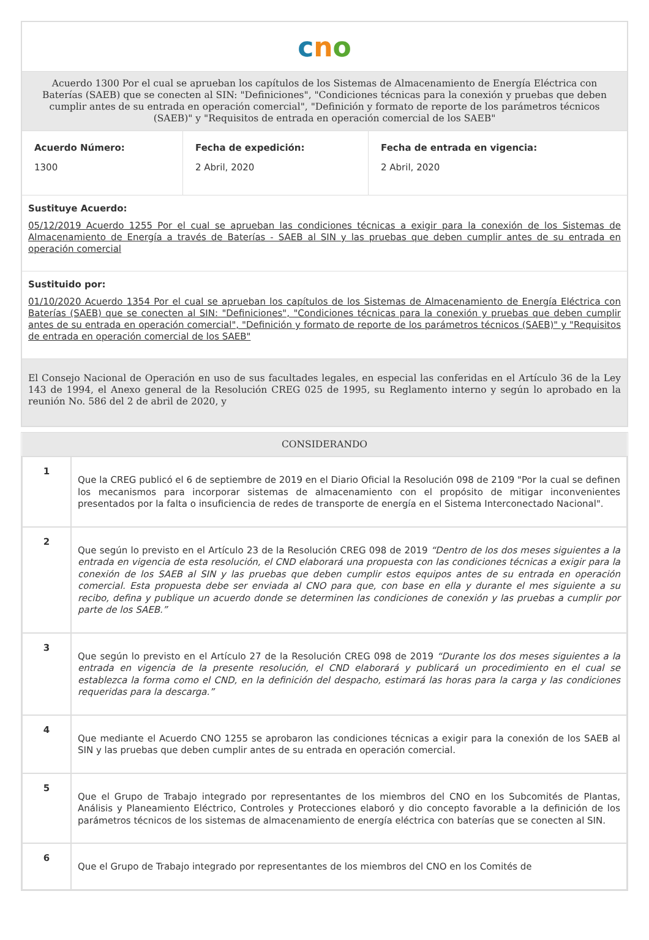c n o
Acuerdo 1300 Por el cual se aprueban los capítulos de los Sistemas de Almacenamiento de Energía Eléctrica con Baterías (SAEB) que se conecten al SIN: "Definiciones", "Condiciones técnicas para la conexión y pruebas que deben cumplir antes de su entrada en operación comercial", "Definición y formato de reporte de los parámetros técnicos (SAEB)" y "Requisitos de entrada en operación comercial de los SAEB"
| Acuerdo Número: 1300 | Fecha de expedición: 2 Abril, 2020 | Fecha de entrada en vigencia: 2 Abril, 2020 |
Sustituye Acuerdo:
05/12/2019 Acuerdo 1255 Por el cual se aprueban las condiciones técnicas a exigir para la conexión de los Sistemas de Almacenamiento de Energía a través de Baterías - SAEB al SIN y las pruebas que deben cumplir antes de su entrada en operación comercial
Sustituido por:
01/10/2020 Acuerdo 1354 Por el cual se aprueban los capítulos de los Sistemas de Almacenamiento de Energía Eléctrica con Baterías (SAEB) que se conecten al SIN: "Definiciones", "Condiciones técnicas para la conexión y pruebas que deben cumplir antes de su entrada en operación comercial", "Definición y formato de reporte de los parámetros técnicos (SAEB)" y "Requisitos de entrada en operación comercial de los SAEB"
El Consejo Nacional de Operación en uso de sus facultades legales, en especial las conferidas en el Artículo 36 de la Ley 143 de 1994, el Anexo general de la Resolución CREG 025 de 1995, su Reglamento interno y según lo aprobado en la reunión No. 586 del 2 de abril de 2020, y
| CONSIDERANDO | |
| --- | --- |
| 1 | Que la CREG publicó el 6 de septiembre de 2019 en el Diario Oficial la Resolución 098 de 2109 "Por la cual se definen los mecanismos para incorporar sistemas de almacenamiento con el propósito de mitigar inconvenientes presentados por la falta o insuficiencia de redes de transporte de energía en el Sistema Interconectado Nacional". |
| 2 | Que según lo previsto en el Artículo 23 de la Resolución CREG 098 de 2019 “Dentro de los dos meses siguientes a la entrada en vigencia de esta resolución, el CND elaborará una propuesta con las condiciones técnicas a exigir para la conexión de los SAEB al SIN y las pruebas que deben cumplir estos equipos antes de su entrada en operación comercial. Esta propuesta debe ser enviada al CNO para que, con base en ella y durante el mes siguiente a su recibo, defina y publique un acuerdo donde se determinen las condiciones de conexión y las pruebas a cumplir por parte de los SAEB.” |
| 3 | Que según lo previsto en el Artículo 27 de la Resolución CREG 098 de 2019 “Durante los dos meses siguientes a la entrada en vigencia de la presente resolución, el CND elaborará y publicará un procedimiento en el cual se establezca la forma como el CND, en la definición del despacho, estimará las horas para la carga y las condiciones requeridas para la descarga.” |
| 4 | Que mediante el Acuerdo CNO 1255 se aprobaron las condiciones técnicas a exigir para la conexión de los SAEB al SIN y las pruebas que deben cumplir antes de su entrada en operación comercial. |
| 5 | Que el Grupo de Trabajo integrado por representantes de los miembros del CNO en los Subcomités de Plantas, Análisis y Planeamiento Eléctrico, Controles y Protecciones elaboró y dio concepto favorable a la definición de los parámetros técnicos de los sistemas de almacenamiento de energía eléctrica con baterías que se conecten al SIN. |
| 6 | Que el Grupo de Trabajo integrado por representantes de los miembros del CNO en los Comités de |